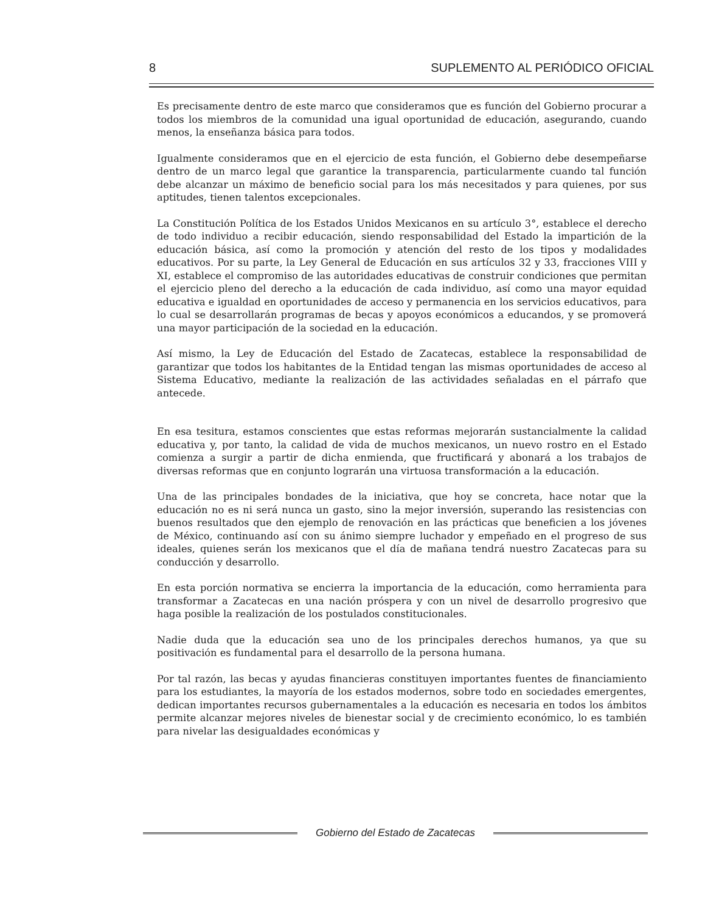8 SUPLEMENTO AL PERIÓDICO OFICIAL
Es precisamente dentro de este marco que consideramos que es función del Gobierno procurar a todos los miembros de la comunidad una igual oportunidad de educación, asegurando, cuando menos, la enseñanza básica para todos.
Igualmente consideramos que en el ejercicio de esta función, el Gobierno debe desempeñarse dentro de un marco legal que garantice la transparencia, particularmente cuando tal función debe alcanzar un máximo de beneficio social para los más necesitados y para quienes, por sus aptitudes, tienen talentos excepcionales.
La Constitución Política de los Estados Unidos Mexicanos en su artículo 3°, establece el derecho de todo individuo a recibir educación, siendo responsabilidad del Estado la impartición de la educación básica, así como la promoción y atención del resto de los tipos y modalidades educativos. Por su parte, la Ley General de Educación en sus artículos 32 y 33, fracciones VIII y XI, establece el compromiso de las autoridades educativas de construir condiciones que permitan el ejercicio pleno del derecho a la educación de cada individuo, así como una mayor equidad educativa e igualdad en oportunidades de acceso y permanencia en los servicios educativos, para lo cual se desarrollarán programas de becas y apoyos económicos a educandos, y se promoverá una mayor participación de la sociedad en la educación.
Así mismo, la Ley de Educación del Estado de Zacatecas, establece la responsabilidad de garantizar que todos los habitantes de la Entidad tengan las mismas oportunidades de acceso al Sistema Educativo, mediante la realización de las actividades señaladas en el párrafo que antecede.
En esa tesitura, estamos conscientes que estas reformas mejorarán sustancialmente la calidad educativa y, por tanto, la calidad de vida de muchos mexicanos, un nuevo rostro en el Estado comienza a surgir a partir de dicha enmienda, que fructificará y abonará a los trabajos de diversas reformas que en conjunto lograrán una virtuosa transformación a la educación.
Una de las principales bondades de la iniciativa, que hoy se concreta, hace notar que la educación no es ni será nunca un gasto, sino la mejor inversión, superando las resistencias con buenos resultados que den ejemplo de renovación en las prácticas que beneficien a los jóvenes de México, continuando así con su ánimo siempre luchador y empeñado en el progreso de sus ideales, quienes serán los mexicanos que el día de mañana tendrá nuestro Zacatecas para su conducción y desarrollo.
En esta porción normativa se encierra la importancia de la educación, como herramienta para transformar a Zacatecas en una nación próspera y con un nivel de desarrollo progresivo que haga posible la realización de los postulados constitucionales.
Nadie duda que la educación sea uno de los principales derechos humanos, ya que su positivación es fundamental para el desarrollo de la persona humana.
Por tal razón, las becas y ayudas financieras constituyen importantes fuentes de financiamiento para los estudiantes, la mayoría de los estados modernos, sobre todo en sociedades emergentes, dedican importantes recursos gubernamentales a la educación es necesaria en todos los ámbitos permite alcanzar mejores niveles de bienestar social y de crecimiento económico, lo es también para nivelar las desigualdades económicas y
Gobierno del Estado de Zacatecas